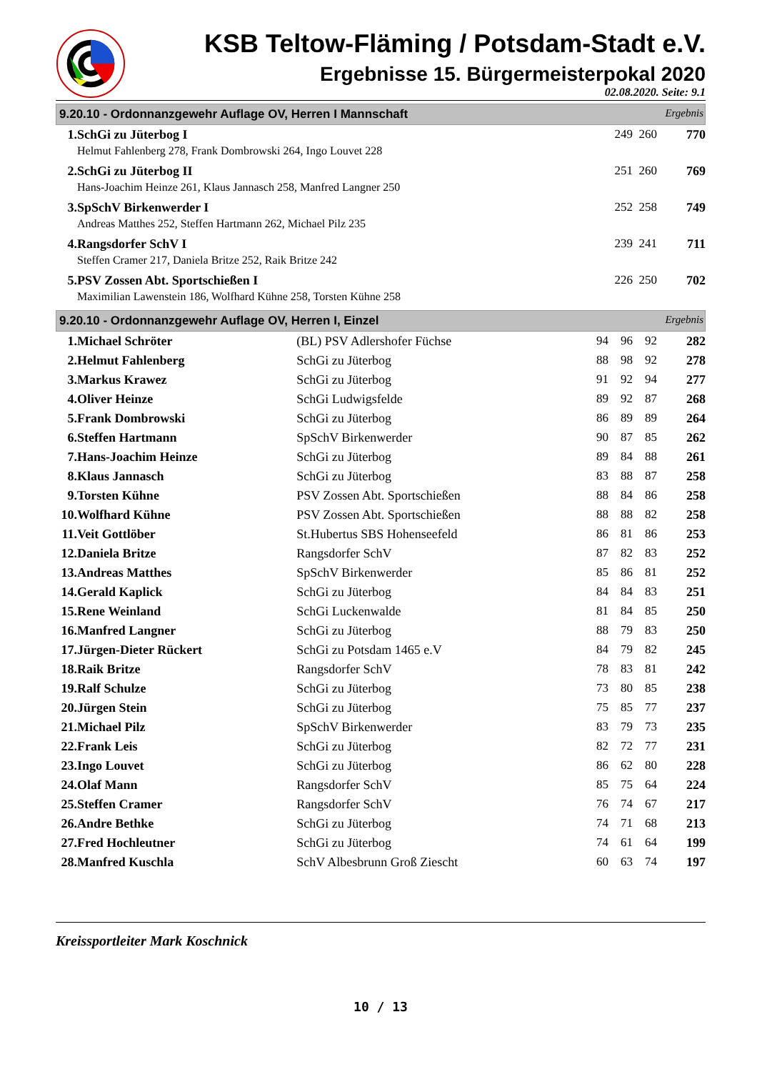KSB Teltow-Fläming / Potsdam-Stadt e.V.
Ergebnisse 15. Bürgermeisterpokal 2020
02.08.2020. Seite: 9.1
9.20.10 - Ordonnanzgewehr Auflage OV, Herren I Mannschaft Ergebnis
| 1. | SchGi zu Jüterbog I | 249 | 260 | 770 |
| | Helmut Fahlenberg 278, Frank Dombrowski 264, Ingo Louvet 228 | | | |
| 2. | SchGi zu Jüterbog II | 251 | 260 | 769 |
| | Hans-Joachim Heinze 261, Klaus Jannasch 258, Manfred Langner 250 | | | |
| 3. | SpSchV Birkenwerder I | 252 | 258 | 749 |
| | Andreas Matthes 252, Steffen Hartmann 262, Michael Pilz 235 | | | |
| 4. | Rangsdorfer SchV I | 239 | 241 | 711 |
| | Steffen Cramer 217, Daniela Britze 252, Raik Britze 242 | | | |
| 5. | PSV Zossen Abt. Sportschießen I | 226 | 250 | 702 |
| | Maximilian Lawenstein 186, Wolfhard Kühne 258, Torsten Kühne 258 | | | |
9.20.10 - Ordonnanzgewehr Auflage OV, Herren I, Einzel Ergebnis
| 1. | Michael Schröter | (BL) PSV Adlershofer Füchse | 94 | 96 | 92 | 282 |
| 2. | Helmut Fahlenberg | SchGi zu Jüterbog | 88 | 98 | 92 | 278 |
| 3. | Markus Krawez | SchGi zu Jüterbog | 91 | 92 | 94 | 277 |
| 4. | Oliver Heinze | SchGi Ludwigsfelde | 89 | 92 | 87 | 268 |
| 5. | Frank Dombrowski | SchGi zu Jüterbog | 86 | 89 | 89 | 264 |
| 6. | Steffen Hartmann | SpSchV Birkenwerder | 90 | 87 | 85 | 262 |
| 7. | Hans-Joachim Heinze | SchGi zu Jüterbog | 89 | 84 | 88 | 261 |
| 8. | Klaus Jannasch | SchGi zu Jüterbog | 83 | 88 | 87 | 258 |
| 9. | Torsten Kühne | PSV Zossen Abt. Sportschießen | 88 | 84 | 86 | 258 |
| 10. | Wolfhard Kühne | PSV Zossen Abt. Sportschießen | 88 | 88 | 82 | 258 |
| 11. | Veit Gottlöber | St.Hubertus SBS Hohenseefeld | 86 | 81 | 86 | 253 |
| 12. | Daniela Britze | Rangsdorfer SchV | 87 | 82 | 83 | 252 |
| 13. | Andreas Matthes | SpSchV Birkenwerder | 85 | 86 | 81 | 252 |
| 14. | Gerald Kaplick | SchGi zu Jüterbog | 84 | 84 | 83 | 251 |
| 15. | Rene Weinland | SchGi Luckenwalde | 81 | 84 | 85 | 250 |
| 16. | Manfred Langner | SchGi zu Jüterbog | 88 | 79 | 83 | 250 |
| 17. | Jürgen-Dieter Rückert | SchGi zu Potsdam 1465 e.V | 84 | 79 | 82 | 245 |
| 18. | Raik Britze | Rangsdorfer SchV | 78 | 83 | 81 | 242 |
| 19. | Ralf Schulze | SchGi zu Jüterbog | 73 | 80 | 85 | 238 |
| 20. | Jürgen Stein | SchGi zu Jüterbog | 75 | 85 | 77 | 237 |
| 21. | Michael Pilz | SpSchV Birkenwerder | 83 | 79 | 73 | 235 |
| 22. | Frank Leis | SchGi zu Jüterbog | 82 | 72 | 77 | 231 |
| 23. | Ingo Louvet | SchGi zu Jüterbog | 86 | 62 | 80 | 228 |
| 24. | Olaf Mann | Rangsdorfer SchV | 85 | 75 | 64 | 224 |
| 25. | Steffen Cramer | Rangsdorfer SchV | 76 | 74 | 67 | 217 |
| 26. | Andre Bethke | SchGi zu Jüterbog | 74 | 71 | 68 | 213 |
| 27. | Fred Hochleutner | SchGi zu Jüterbog | 74 | 61 | 64 | 199 |
| 28. | Manfred Kuschla | SchV Albesbrunn Groß Ziescht | 60 | 63 | 74 | 197 |
Kreissportleiter Mark Koschnick
10 / 13